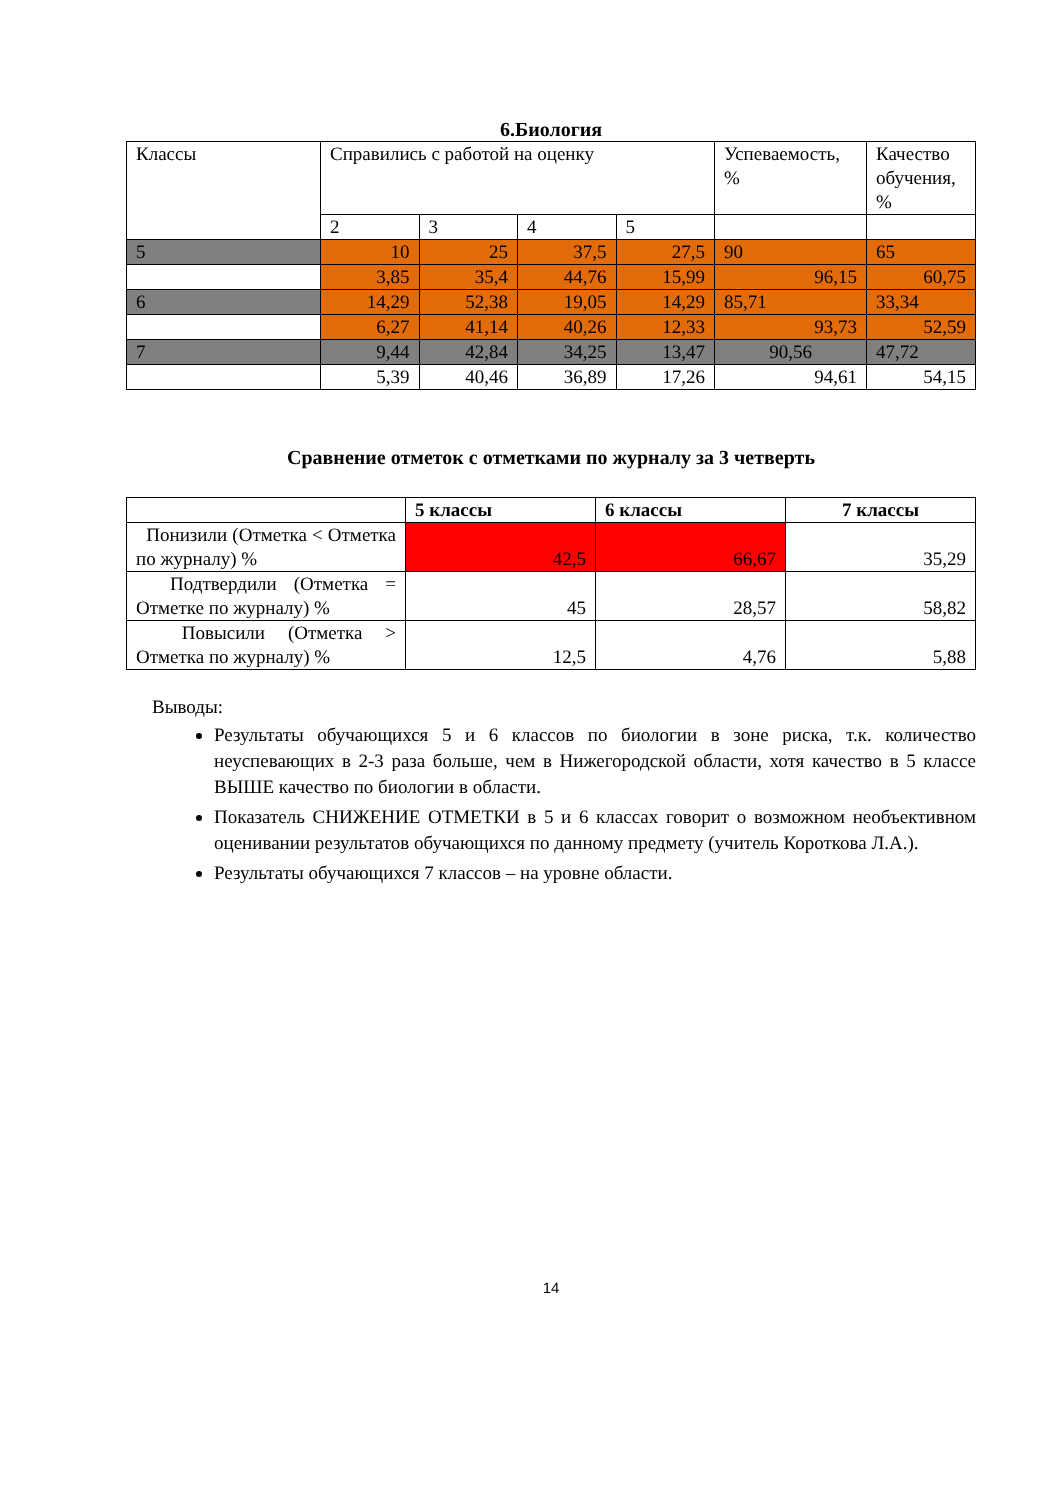6.Биология
| Классы | Справились с работой на оценку | | | | Успеваемость, % | Качество обучения, % |
| | 2 | 3 | 4 | 5 | | |
| 5 | 10 | 25 | 37,5 | 27,5 | 90 | 65 |
| | 3,85 | 35,4 | 44,76 | 15,99 | 96,15 | 60,75 |
| 6 | 14,29 | 52,38 | 19,05 | 14,29 | 85,71 | 33,34 |
| | 6,27 | 41,14 | 40,26 | 12,33 | 93,73 | 52,59 |
| 7 | 9,44 | 42,84 | 34,25 | 13,47 | 90,56 | 47,72 |
| | 5,39 | 40,46 | 36,89 | 17,26 | 94,61 | 54,15 |
Сравнение отметок с отметками по журналу за 3 четверть
| | 5 классы | 6 классы | 7 классы |
| --- | --- | --- | --- |
| Понизили (Отметка < Отметка по журналу) % | 42,5 | 66,67 | 35,29 |
| Подтвердили (Отметка = Отметке по журналу) % | 45 | 28,57 | 58,82 |
| Повысили (Отметка > Отметка по журналу) % | 12,5 | 4,76 | 5,88 |
Выводы:
Результаты обучающихся 5 и 6 классов по биологии в зоне риска, т.к. количество неуспевающих в 2-3 раза больше, чем в Нижегородской области, хотя качество в 5 классе ВЫШЕ качество по биологии в области.
Показатель СНИЖЕНИЕ ОТМЕТКИ в 5 и 6 классах говорит о возможном необъективном оценивании результатов обучающихся по данному предмету (учитель Короткова Л.А.).
Результаты обучающихся 7 классов – на уровне области.
14